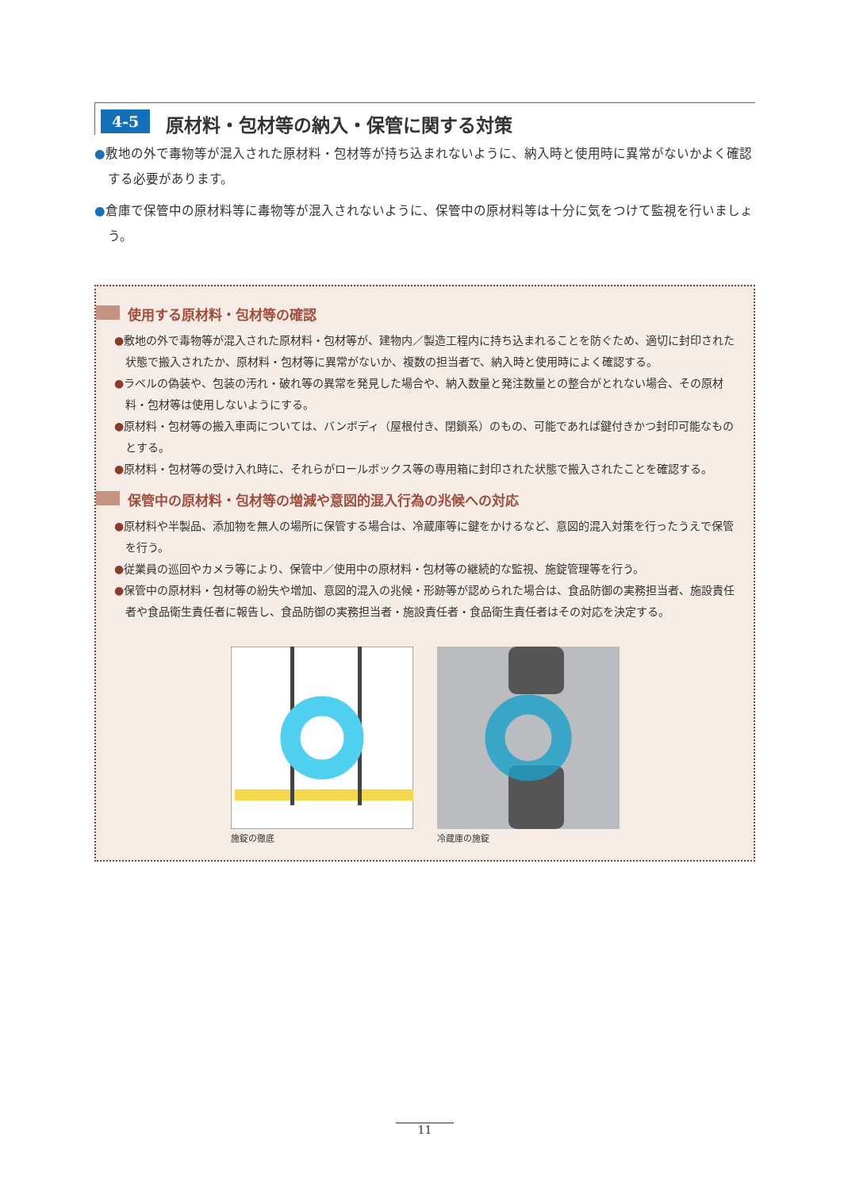4-5 原材料・包材等の納入・保管に関する対策
●敷地の外で毒物等が混入された原材料・包材等が持ち込まれないように、納入時と使用時に異常がないかよく確認する必要があります。
●倉庫で保管中の原材料等に毒物等が混入されないように、保管中の原材料等は十分に気をつけて監視を行いましょう。
使用する原材料・包材等の確認
●敷地の外で毒物等が混入された原材料・包材等が、建物内／製造工程内に持ち込まれることを防ぐため、適切に封印された状態で搬入されたか、原材料・包材等に異常がないか、複数の担当者で、納入時と使用時によく確認する。
●ラベルの偽装や、包装の汚れ・破れ等の異常を発見した場合や、納入数量と発注数量との整合がとれない場合、その原材料・包材等は使用しないようにする。
●原材料・包材等の搬入車両については、バンボディ（屋根付き、閉鎖系）のもの、可能であれば鍵付きかつ封印可能なものとする。
●原材料・包材等の受け入れ時に、それらがロールボックス等の専用箱に封印された状態で搬入されたことを確認する。
保管中の原材料・包材等の増減や意図的混入行為の兆候への対応
●原材料や半製品、添加物を無人の場所に保管する場合は、冷蔵庫等に鍵をかけるなど、意図的混入対策を行ったうえで保管を行う。
●従業員の巡回やカメラ等により、保管中／使用中の原材料・包材等の継続的な監視、施錠管理等を行う。
●保管中の原材料・包材等の紛失や増加、意図的混入の兆候・形跡等が認められた場合は、食品防御の実務担当者、施設責任者や食品衛生責任者に報告し、食品防御の実務担当者・施設責任者・食品衛生責任者はその対応を決定する。
施錠の徹底 冷蔵庫の施錠
11